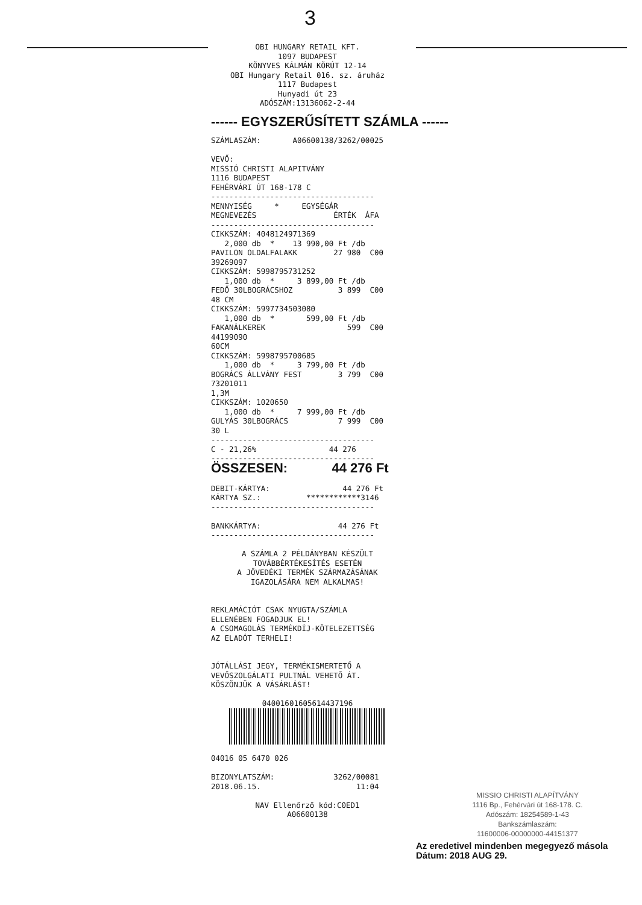3
OBI HUNGARY RETAIL KFT. 1097 BUDAPEST KÖNYVES KÁLMÁN KÖRÚT 12-14 OBI Hungary Retail 016. sz. áruház 1117 Budapest Hunyadi út 23 ADÓSZÁM:13136062-2-44
------ EGYSZERŰSÍTETT SZÁMLA ------
SZÁMLASZÁM: A06600138/3262/00025 VEVŐ: MISSIÓ CHRISTI ALAPITVÁNY 1116 BUDAPEST FEHÉRVÁRI ÚT 168-178 C ------------------------------------ MENNYISÉG * EGYSÉGÁR MEGNEVEZÉS ÉRTÉK ÁFA ------------------------------------ CIKKSZÁM: 4048124971369 2,000 db * 13 990,00 Ft /db PAVILON OLDALFALAKK 27 980 C00 39269097 CIKKSZÁM: 5998795731252 1,000 db * 3 899,00 Ft /db FEDŐ 30LBOGRÁCSHOZ 3 899 C00 48 CM CIKKSZÁM: 5997734503080 1,000 db * 599,00 Ft /db FAKANÁLKEREK 599 C00 44199090 60CM CIKKSZÁM: 5998795700685 1,000 db * 3 799,00 Ft /db BOGRÁCS ÁLLVÁNY FEST 3 799 C00 73201011 1,3M CIKKSZÁM: 1020650 1,000 db * 7 999,00 Ft /db GULYÁS 30LBOGRÁCS 7 999 C00 30 L ------------------------------------ C - 21,26% 44 276 ------------------------------------ ÖSSZESEN: 44 276 Ft DEBIT-KÁRTYA: 44 276 Ft KÁRTYA SZ.: ************3146 ------------------------------------ BANKKÁRTYA: 44 276 Ft ------------------------------------
A SZÁMLA 2 PÉLDÁNYBAN KÉSZÜLT TOVÁBBÉRTÉKESÍTÉS ESETÉN A JÖVEDÉKI TERMÉK SZÁRMAZÁSÁNAK IGAZOLÁSÁRA NEM ALKALMAS!
REKLAMÁCIÓT CSAK NYUGTA/SZÁMLA ELLENÉBEN FOGADJUK EL! A CSOMAGOLÁS TERMÉKDÍJ-KÖTELEZETTSÉG AZ ELADÓT TERHELI! JÓTÁLLÁSI JEGY, TERMÉKISMERTETŐ A VEVŐSZOLGÁLATI PULTNÁL VEHETŐ ÁT. KÖSZÖNJÜK A VÁSÁRLÁST!
04001601605614437196
04016 05 6470 026 BIZONYLATSZÁM: 3262/00081 2018.06.15. 11:04
NAV Ellenőrző kód:C0ED1 A06600138
MISSIO CHRISTI ALAPÍTVÁNY
1116 Bp., Fehérvári út 168-178. C.
Adószám: 18254589-1-43
Bankszámlaszám:
11600006-00000000-44151377
Az eredetivel mindenben megegyező másola
Dátum: 2018 AUG 29.